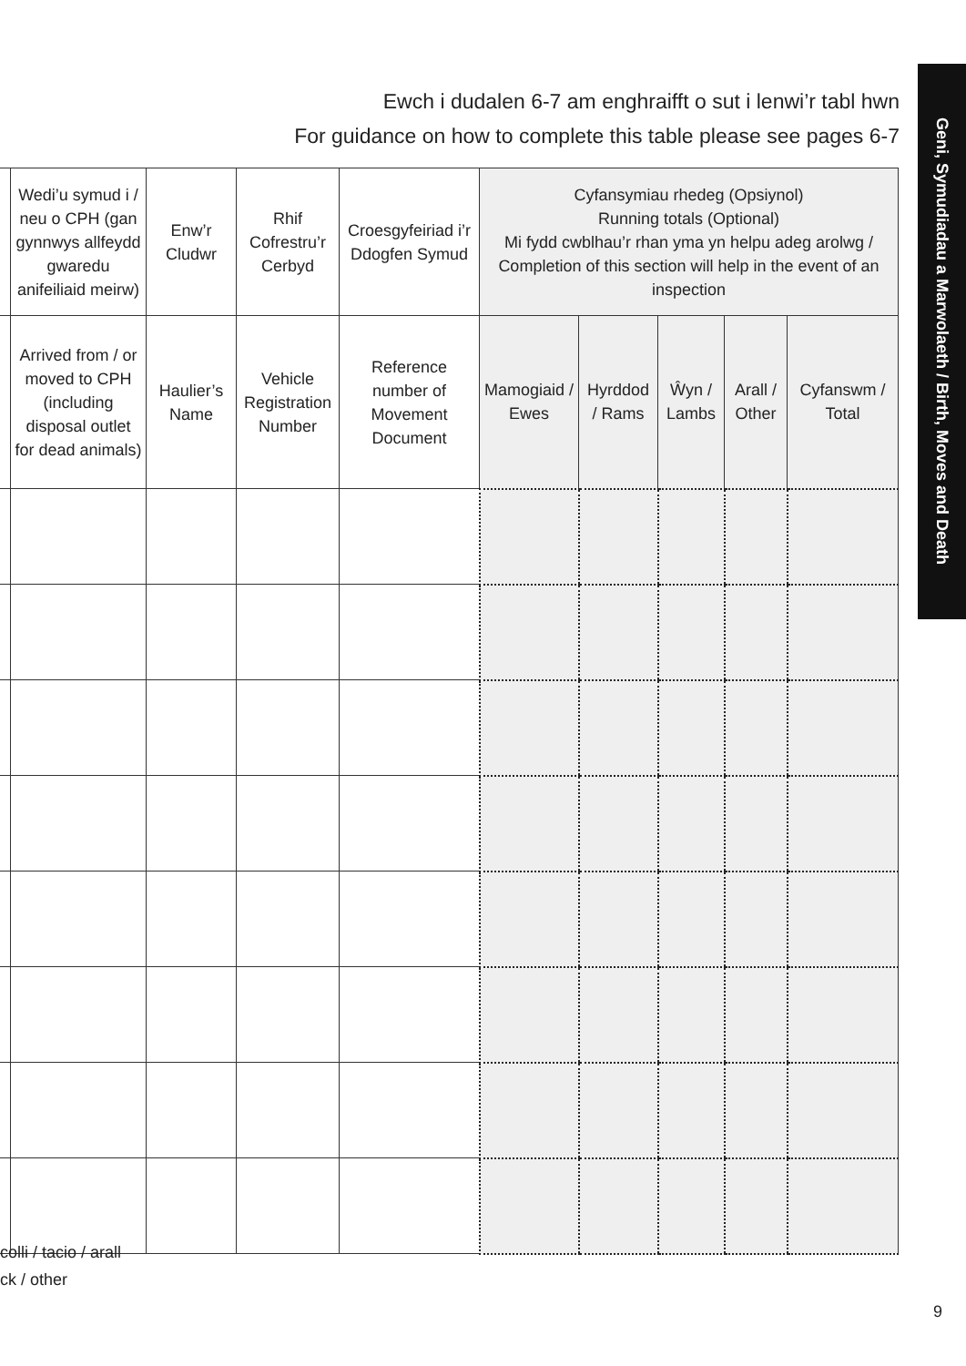Ewch i dudalen 6-7 am enghraifft o sut i lenwi’r tabl hwn
For guidance on how to complete this table please see pages 6-7
Geni, Symudiadau a Marwolaeth / Birth, Moves and Death
| | Wedi’u symud i / neu o CPH (gan gynnwys allfeydd gwaredu anifeiliaid meirw) | Enw’r Cludwr | Rhif Cofrestru’r Cerbyd | Croesgyfeiriad i’r Ddogfen Symud | Cyfansymiau rhedeg (Opsiynol) Running totals (Optional) Mi fydd cwblhau’r rhan yma yn helpu adeg arolwg / Completion of this section will help in the event of an inspection | | | | |
| --- | --- | --- | --- | --- | --- | --- | --- | --- | --- |
| | Arrived from / or moved to CPH (including disposal outlet for dead animals) | Haulier’s Name | Vehicle Registration Number | Reference number of Movement Document | Mamogiaid / Ewes | Hyrddod / Rams | Ŵyn / Lambs | Arall / Other | Cyfanswm / Total |
colli / tacio / arall
ck / other
9